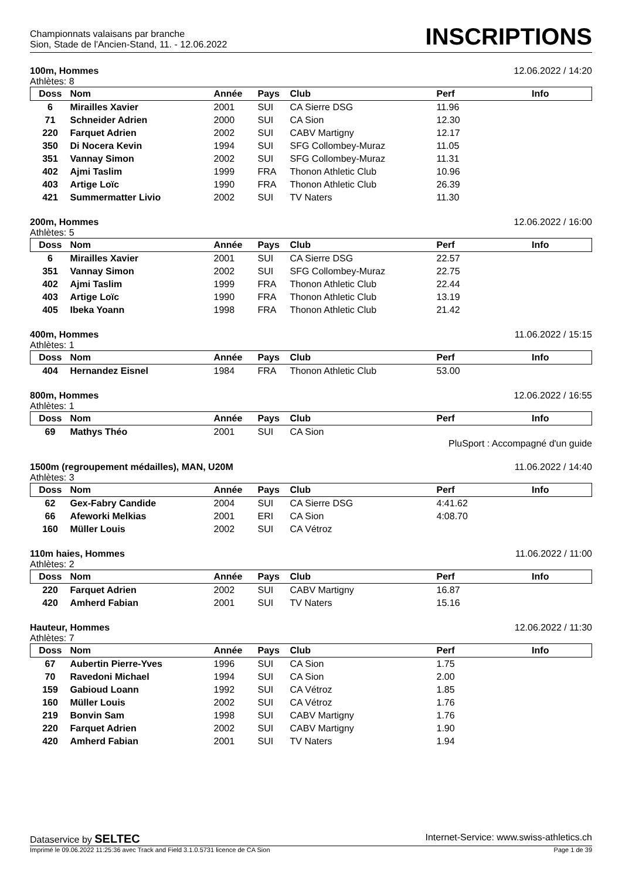Championnats valaisans par branche
Sion, Stade de l'Ancien-Stand, 11. - 12.06.2022
INSCRIPTIONS
100m, Hommes 12.06.2022 / 14:20
Athlètes: 8
| Doss | Nom | Année | Pays | Club | Perf | Info |
| --- | --- | --- | --- | --- | --- | --- |
| 6 | Mirailles Xavier | 2001 | SUI | CA Sierre DSG | 11.96 | |
| 71 | Schneider Adrien | 2000 | SUI | CA Sion | 12.30 | |
| 220 | Farquet Adrien | 2002 | SUI | CABV Martigny | 12.17 | |
| 350 | Di Nocera Kevin | 1994 | SUI | SFG Collombey-Muraz | 11.05 | |
| 351 | Vannay Simon | 2002 | SUI | SFG Collombey-Muraz | 11.31 | |
| 402 | Ajmi Taslim | 1999 | FRA | Thonon Athletic Club | 10.96 | |
| 403 | Artige Loïc | 1990 | FRA | Thonon Athletic Club | 26.39 | |
| 421 | Summermatter Livio | 2002 | SUI | TV Naters | 11.30 | |
200m, Hommes 12.06.2022 / 16:00
Athlètes: 5
| Doss | Nom | Année | Pays | Club | Perf | Info |
| --- | --- | --- | --- | --- | --- | --- |
| 6 | Mirailles Xavier | 2001 | SUI | CA Sierre DSG | 22.57 | |
| 351 | Vannay Simon | 2002 | SUI | SFG Collombey-Muraz | 22.75 | |
| 402 | Ajmi Taslim | 1999 | FRA | Thonon Athletic Club | 22.44 | |
| 403 | Artige Loïc | 1990 | FRA | Thonon Athletic Club | 13.19 | |
| 405 | Ibeka Yoann | 1998 | FRA | Thonon Athletic Club | 21.42 | |
400m, Hommes 11.06.2022 / 15:15
Athlètes: 1
| Doss | Nom | Année | Pays | Club | Perf | Info |
| --- | --- | --- | --- | --- | --- | --- |
| 404 | Hernandez Eisnel | 1984 | FRA | Thonon Athletic Club | 53.00 | |
800m, Hommes 12.06.2022 / 16:55
Athlètes: 1
| Doss | Nom | Année | Pays | Club | Perf | Info |
| --- | --- | --- | --- | --- | --- | --- |
| 69 | Mathys Théo | 2001 | SUI | CA Sion | | |
PluSport : Accompagné d'un guide
1500m (regroupement médailles), MAN, U20M 11.06.2022 / 14:40
Athlètes: 3
| Doss | Nom | Année | Pays | Club | Perf | Info |
| --- | --- | --- | --- | --- | --- | --- |
| 62 | Gex-Fabry Candide | 2004 | SUI | CA Sierre DSG | 4:41.62 | |
| 66 | Afeworki Melkias | 2001 | ERI | CA Sion | 4:08.70 | |
| 160 | Müller Louis | 2002 | SUI | CA Vétroz | | |
110m haies, Hommes 11.06.2022 / 11:00
Athlètes: 2
| Doss | Nom | Année | Pays | Club | Perf | Info |
| --- | --- | --- | --- | --- | --- | --- |
| 220 | Farquet Adrien | 2002 | SUI | CABV Martigny | 16.87 | |
| 420 | Amherd Fabian | 2001 | SUI | TV Naters | 15.16 | |
Hauteur, Hommes 12.06.2022 / 11:30
Athlètes: 7
| Doss | Nom | Année | Pays | Club | Perf | Info |
| --- | --- | --- | --- | --- | --- | --- |
| 67 | Aubertin Pierre-Yves | 1996 | SUI | CA Sion | 1.75 | |
| 70 | Ravedoni Michael | 1994 | SUI | CA Sion | 2.00 | |
| 159 | Gabioud Loann | 1992 | SUI | CA Vétroz | 1.85 | |
| 160 | Müller Louis | 2002 | SUI | CA Vétroz | 1.76 | |
| 219 | Bonvin Sam | 1998 | SUI | CABV Martigny | 1.76 | |
| 220 | Farquet Adrien | 2002 | SUI | CABV Martigny | 1.90 | |
| 420 | Amherd Fabian | 2001 | SUI | TV Naters | 1.94 | |
Dataservice by SELTEC Internet-Service: www.swiss-athletics.ch
Imprimé le 09.06.2022 11:25:36 avec Track and Field 3.1.0.5731 licence de CA Sion Page 1 de 39